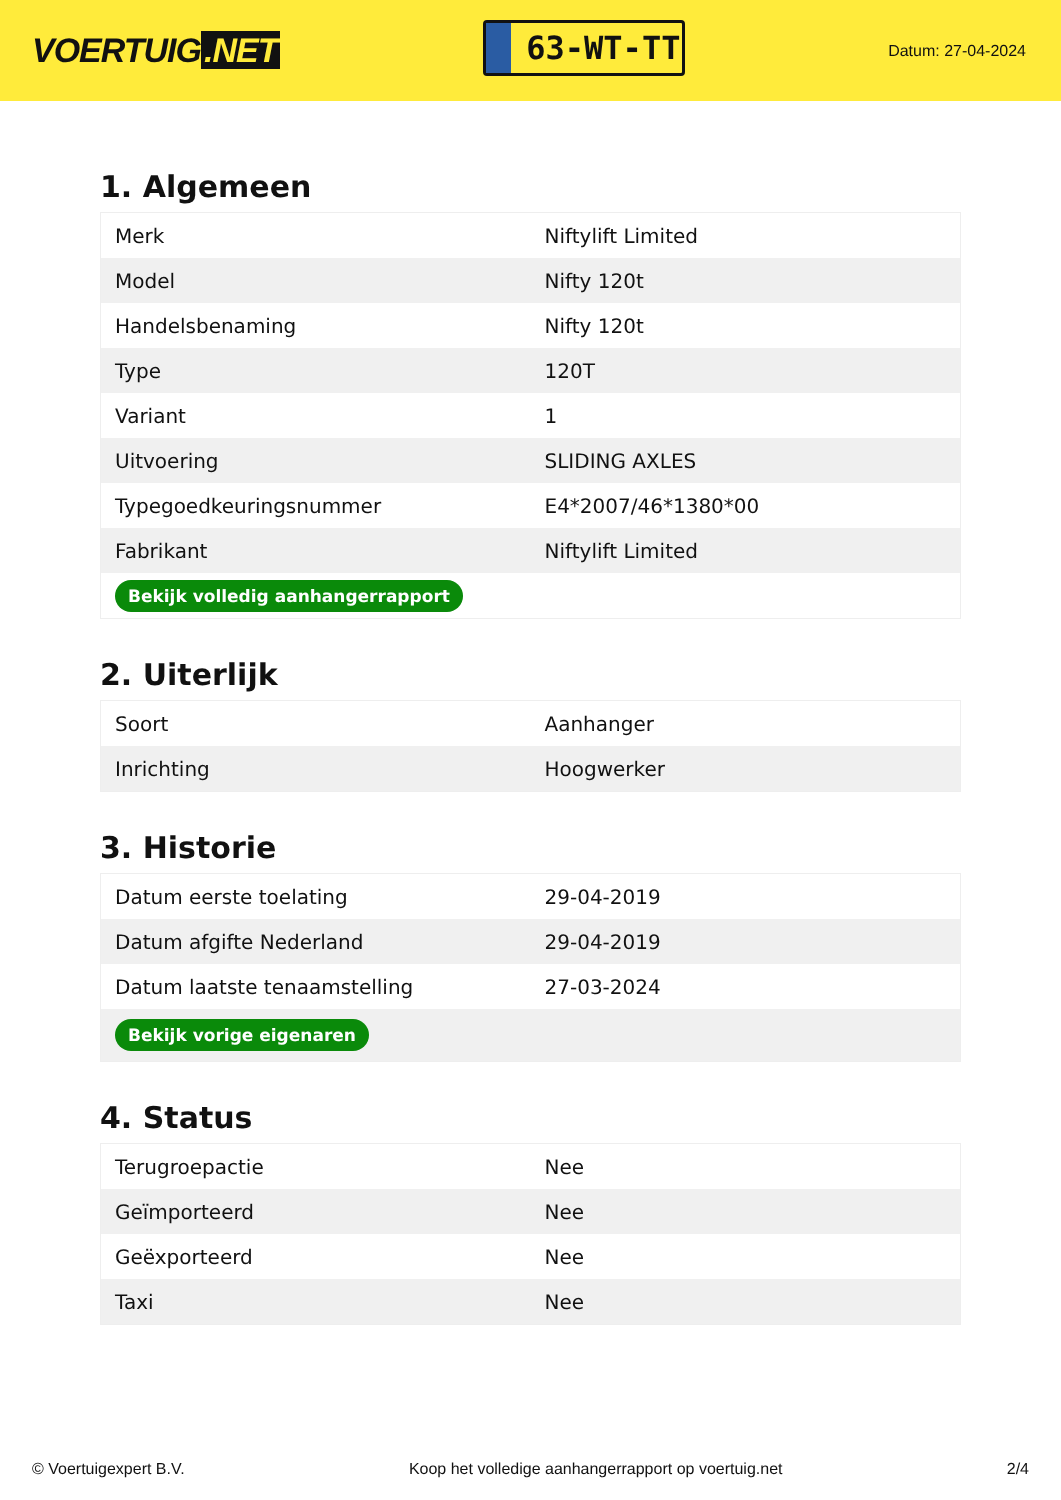VOERTUIG.NET
63-WT-TT
Datum: 27-04-2024
1. Algemeen
| Merk | Niftylift Limited |
| Model | Nifty 120t |
| Handelsbenaming | Nifty 120t |
| Type | 120T |
| Variant | 1 |
| Uitvoering | SLIDING AXLES |
| Typegoedkeuringsnummer | E4*2007/46*1380*00 |
| Fabrikant | Niftylift Limited |
| Bekijk volledig aanhangerrapport | |
2. Uiterlijk
| Soort | Aanhanger |
| Inrichting | Hoogwerker |
3. Historie
| Datum eerste toelating | 29-04-2019 |
| Datum afgifte Nederland | 29-04-2019 |
| Datum laatste tenaamstelling | 27-03-2024 |
| Bekijk vorige eigenaren | |
4. Status
| Terugroepactie | Nee |
| Geïmporteerd | Nee |
| Geëxporteerd | Nee |
| Taxi | Nee |
© Voertuigexpert B.V. Koop het volledige aanhangerrapport op voertuig.net 2/4